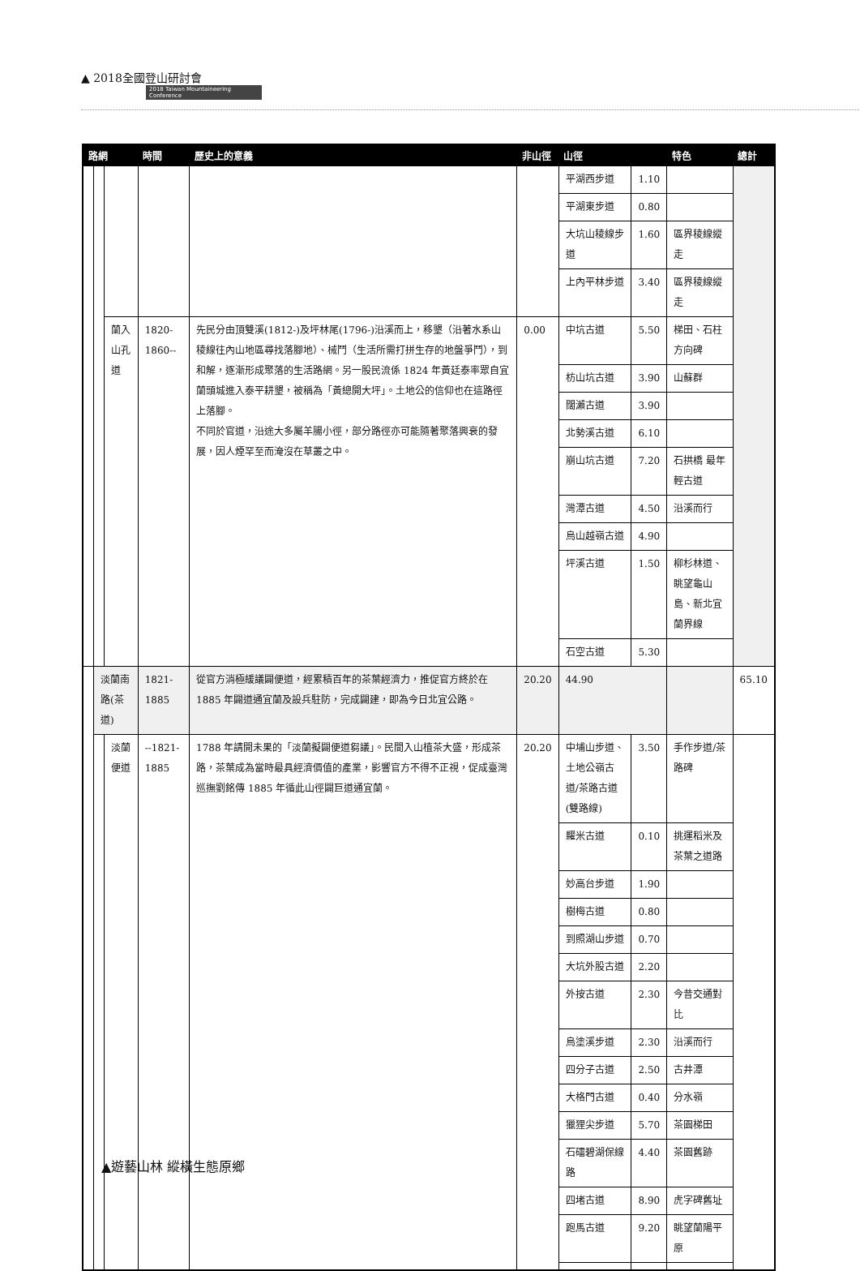▲ 2018全國登山研討會
2018 Taiwan Mountaineering Conference
| 路網 | | | 時間 | 歷史上的意義 | 非山徑 | 山徑 | | 特色 | 總計 |
| --- | --- | --- | --- | --- | --- | --- | --- | --- | --- |
| | | | | | | 平湖西步道 | 1.10 | | |
| | | | | | | 平湖東步道 | 0.80 | | |
| | | | | | | 大坑山稜線步道 | 1.60 | 區界稜線縱走 | |
| | | | | | | 上內平林步道 | 3.40 | 區界稜線縱走 | |
| | | 蘭入山孔道 | 1820-1860-- | 先民分由頂雙溪(1812-)及坪林尾(1796-)沿溪而上，移墾（沿著水系山稜線往內山地區尋找落腳地）、械鬥（生活所需打拼生存的地盤爭鬥），到和解，逐漸形成聚落的生活路網。另一股民流係 1824 年黃廷泰率眾自宜蘭頭城進入泰平耕墾，被稱為「黃總開大坪」。土地公的信仰也在這路徑上落腳。 不同於官道，沿途大多屬羊腸小徑，部分路徑亦可能隨著聚落興衰的發展，因人煙罕至而淹沒在草叢之中。 | 0.00 | 中坑古道 | 5.50 | 梯田、石柱方向碑 | |
| | | | | | | 枋山坑古道 | 3.90 | 山蘇群 | |
| | | | | | | 闊瀨古道 | 3.90 | | |
| | | | | | | 北勢溪古道 | 6.10 | | |
| | | | | | | 崩山坑古道 | 7.20 | 石拱橋 最年輕古道 | |
| | | | | | | 灣潭古道 | 4.50 | 沿溪而行 | |
| | | | | | | 烏山越嶺古道 | 4.90 | | |
| | | | | | | 坪溪古道 | 1.50 | 柳杉林道、眺望龜山島、新北宜蘭界線 | |
| | | | | | | 石空古道 | 5.30 | | |
| | 淡蘭南路(茶道) | | 1821-1885 | 從官方消極緩議闢便道，經累積百年的茶葉經濟力，推促官方終於在 1885 年闢道通宜蘭及設兵駐防，完成闢建，即為今日北宜公路。 | 20.20 | 44.90 | | | 65.10 |
| | | 淡蘭便道 | --1821-1885 | 1788 年請開未果的「淡蘭擬闢便道芻議」。民間入山植茶大盛，形成茶路，茶葉成為當時最具經濟價值的產業，影響官方不得不正視，促成臺灣巡撫劉銘傳 1885 年循此山徑闢巨道通宜蘭。 | 20.20 | 中埔山步道、土地公嶺古道/茶路古道(雙路線) | 3.50 | 手作步道/茶路碑 | |
| | | | | | | 糶米古道 | 0.10 | 挑運稻米及茶葉之道路 | |
| | | | | | | 妙高台步道 | 1.90 | | |
| | | | | | | 樹梅古道 | 0.80 | | |
| | | | | | | 到照湖山步道 | 0.70 | | |
| | | | | | | 大坑外股古道 | 2.20 | | |
| | | | | | | 外按古道 | 2.30 | 今昔交通對比 | |
| | | | | | | 烏塗溪步道 | 2.30 | 沿溪而行 | |
| | | | | | | 四分子古道 | 2.50 | 古井潭 | |
| | | | | | | 大格門古道 | 0.40 | 分水嶺 | |
| | | | | | | 獵狸尖步道 | 5.70 | 茶園梯田 | |
| | | | | | | 石礌碧湖保線路 | 4.40 | 茶園舊跡 | |
| | | | | | | 四堵古道 | 8.90 | 虎字碑舊址 | |
| | | | | | | 跑馬古道 | 9.20 | 眺望蘭陽平原 | |
▲遊藝山林 縱橫生態原鄉